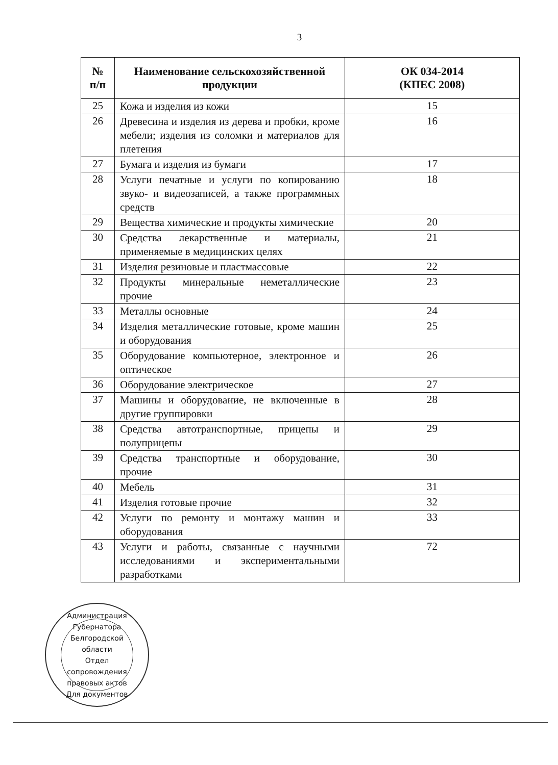3
| № п/п | Наименование сельскохозяйственной продукции | ОК 034-2014 (КПЕС 2008) |
| --- | --- | --- |
| 25 | Кожа и изделия из кожи | 15 |
| 26 | Древесина и изделия из дерева и пробки, кроме мебели; изделия из соломки и материалов для плетения | 16 |
| 27 | Бумага и изделия из бумаги | 17 |
| 28 | Услуги печатные и услуги по копированию звуко- и видеозаписей, а также программных средств | 18 |
| 29 | Вещества химические и продукты химические | 20 |
| 30 | Средства лекарственные и материалы, применяемые в медицинских целях | 21 |
| 31 | Изделия резиновые и пластмассовые | 22 |
| 32 | Продукты минеральные неметаллические прочие | 23 |
| 33 | Металлы основные | 24 |
| 34 | Изделия металлические готовые, кроме машин и оборудования | 25 |
| 35 | Оборудование компьютерное, электронное и оптическое | 26 |
| 36 | Оборудование электрическое | 27 |
| 37 | Машины и оборудование, не включенные в другие группировки | 28 |
| 38 | Средства автотранспортные, прицепы и полуприцепы | 29 |
| 39 | Средства транспортные и оборудование, прочие | 30 |
| 40 | Мебель | 31 |
| 41 | Изделия готовые прочие | 32 |
| 42 | Услуги по ремонту и монтажу машин и оборудования | 33 |
| 43 | Услуги и работы, связанные с научными исследованиями и экспериментальными разработками | 72 |
Администрация Губернатора Белгородской области
Отдел сопровождения правовых актов
Для документов